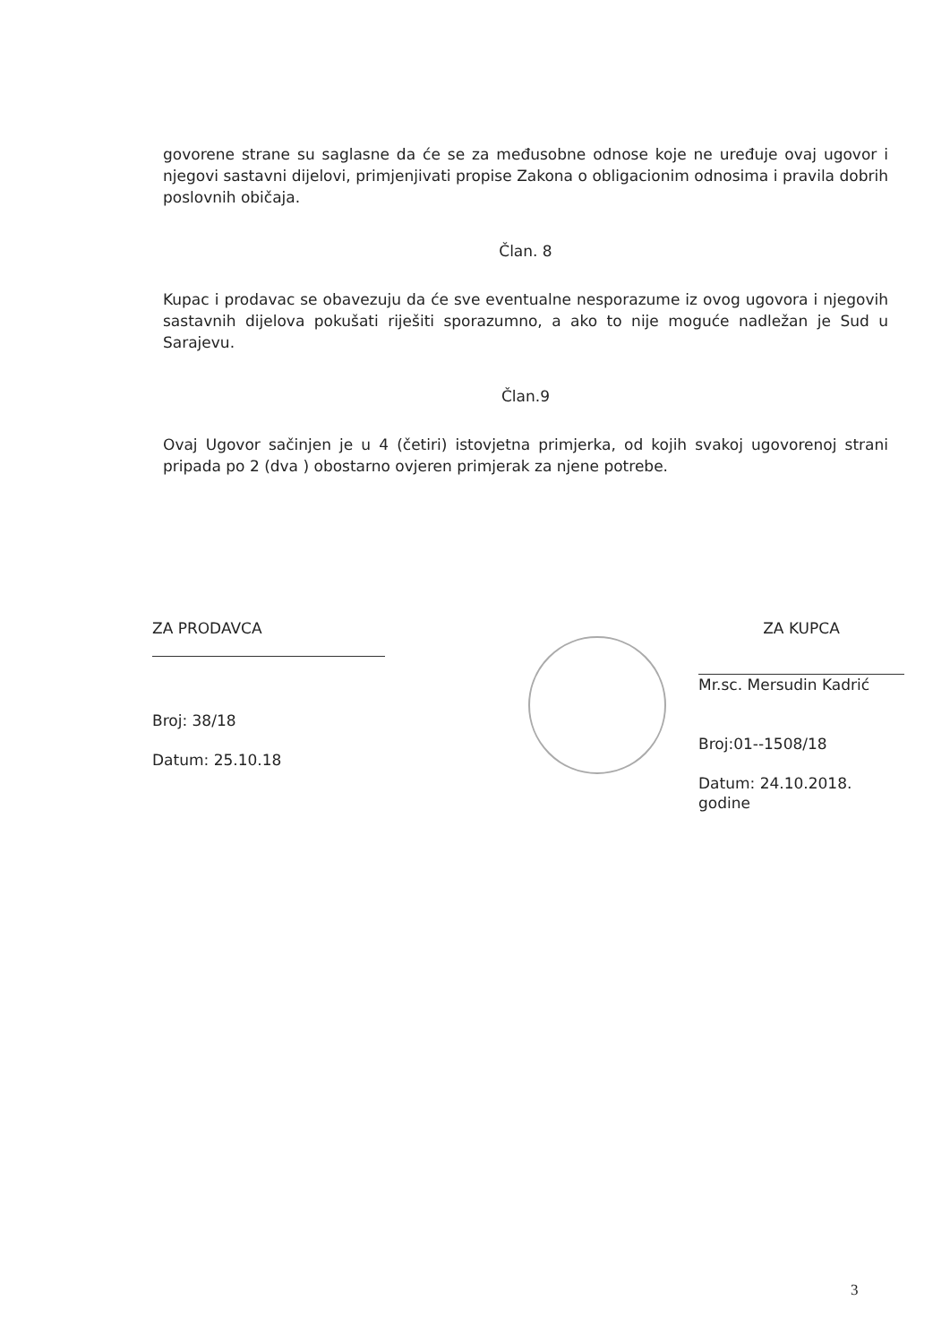govorene strane su saglasne da će se za međusobne odnose koje ne uređuje ovaj ugovor i njegovi sastavni dijelovi, primjenjivati propise Zakona o obligacionim odnosima i pravila dobrih poslovnih običaja.
Član. 8
Kupac i prodavac se obavezuju da će sve eventualne nesporazume iz ovog ugovora i njegovih sastavnih dijelova pokušati riješiti sporazumno, a ako to nije moguće nadležan je Sud u Sarajevu.
Član.9
Ovaj Ugovor sačinjen je u 4 (četiri) istovjetna primjerka, od kojih svakoj ugovorenoj strani pripada po 2 (dva ) obostarno ovjeren primjerak za njene potrebe.
ZA PRODAVCA
Broj: 38/18
Datum: 25.10.18
ZA KUPCA
Mr.sc. Mersudin Kadrić
Broj:01--1508/18
Datum: 24.10.2018. godine
3